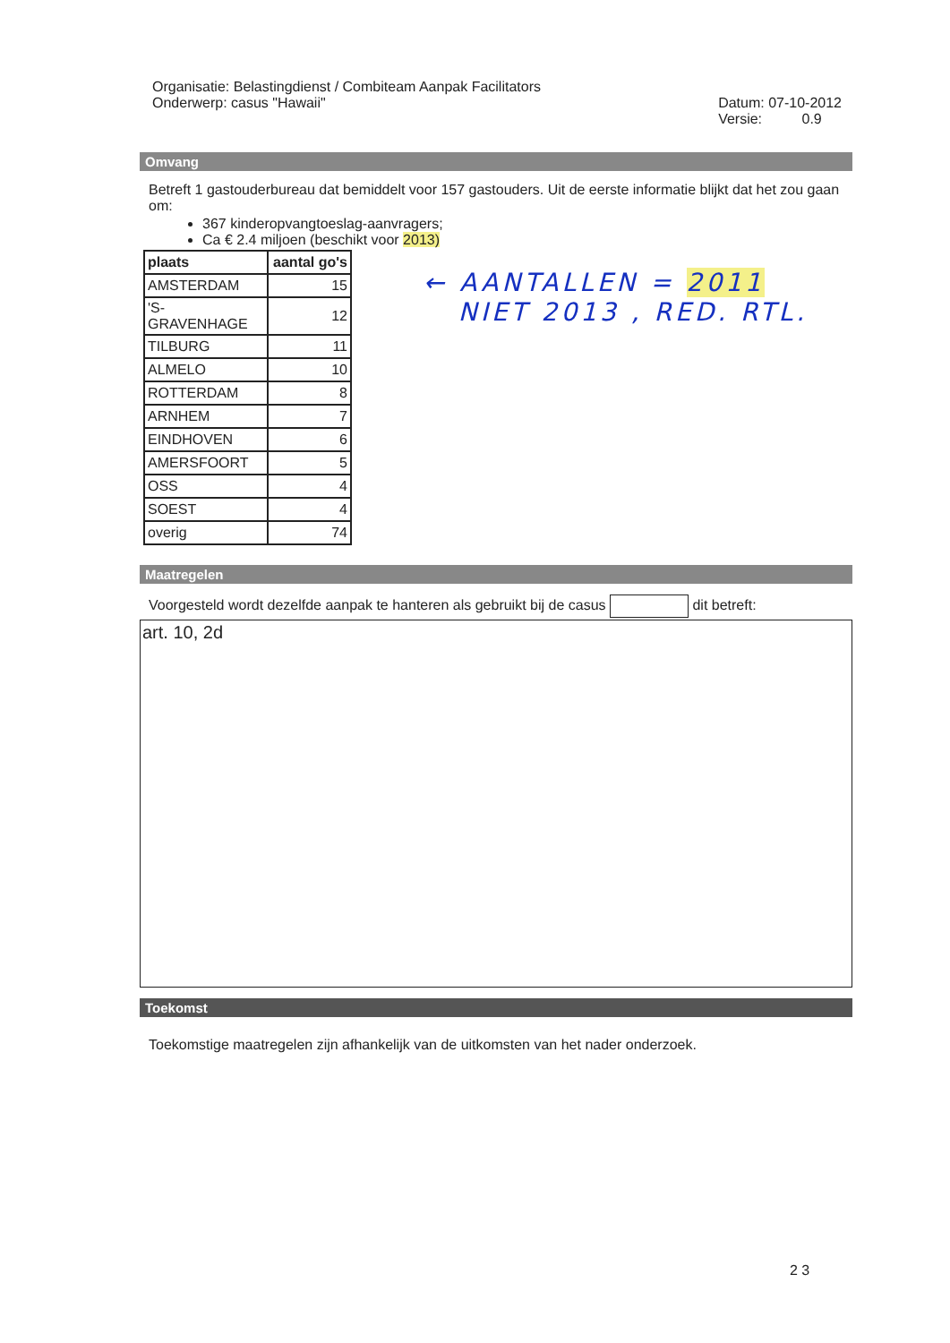Organisatie: Belastingdienst / Combiteam Aanpak Facilitators
Onderwerp: casus "Hawaii"
Datum: 07-10-2012
Versie: 0.9
Omvang
Betreft 1 gastouderbureau dat bemiddelt voor 157 gastouders. Uit de eerste informatie blijkt dat het zou gaan om:
367 kinderopvangtoeslag-aanvragers;
Ca € 2.4 miljoen (beschikt voor 2013)
| plaats | aantal go's |
| AMSTERDAM | 15 |
| 'S-GRAVENHAGE | 12 |
| TILBURG | 11 |
| ALMELO | 10 |
| ROTTERDAM | 8 |
| ARNHEM | 7 |
| EINDHOVEN | 6 |
| AMERSFOORT | 5 |
| OSS | 4 |
| SOEST | 4 |
| overig | 74 |
← AANTALLEN = 2011
NIET 2013 , RED. RTL.
Maatregelen
Voorgesteld wordt dezelfde aanpak te hanteren als gebruikt bij de casus dit betreft:
art. 10, 2d
Toekomst
Toekomstige maatregelen zijn afhankelijk van de uitkomsten van het nader onderzoek.
2 3